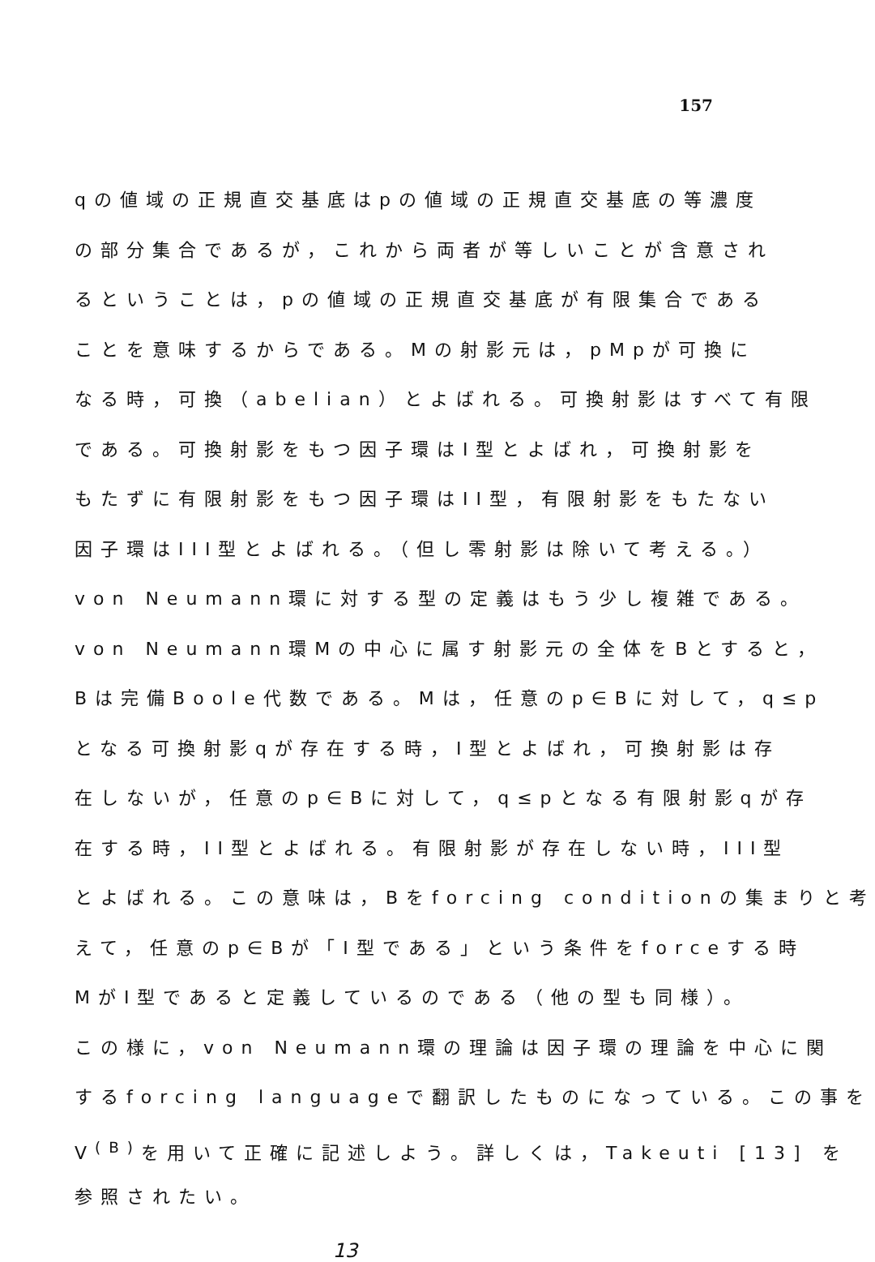157
qの値域の正規直交基底はpの値域の正規直交基底の等濃度
の部分集合であるが，これから両者が等しいことが含意され
るということは，pの値域の正規直交基底が有限集合である
ことを意味するからである。Mの射影元は，pMpが可換に
なる時，可換（abelian）とよばれる。可換射影はすべて有限
である。可換射影をもつ因子環はI型とよばれ，可換射影を
もたずに有限射影をもつ因子環はII型，有限射影をもたない
因子環はIII型とよばれる。（但し零射影は除いて考える。）
von Neumann環に対する型の定義はもう少し複雑である。
von Neumann環Mの中心に属す射影元の全体をBとすると，
Bは完備Boole代数である。Mは，任意のp∈Bに対して，q≤p
となる可換射影qが存在する時，I型とよばれ，可換射影は存
在しないが，任意のp∈Bに対して，q≤pとなる有限射影qが存
在する時，II型とよばれる。有限射影が存在しない時，III型
とよばれる。この意味は，Bをforcing conditionの集まりと考
えて，任意のp∈Bが「I型である」という条件をforceする時
MがI型であると定義しているのである（他の型も同様）。
この様に，von Neumann環の理論は因子環の理論を中心に関
するforcing languageで翻訳したものになっている。この事を
V<sup>(B)</sup>を用いて正確に記述しよう。詳しくは，Takeuti [13] を
参照されたい。
13